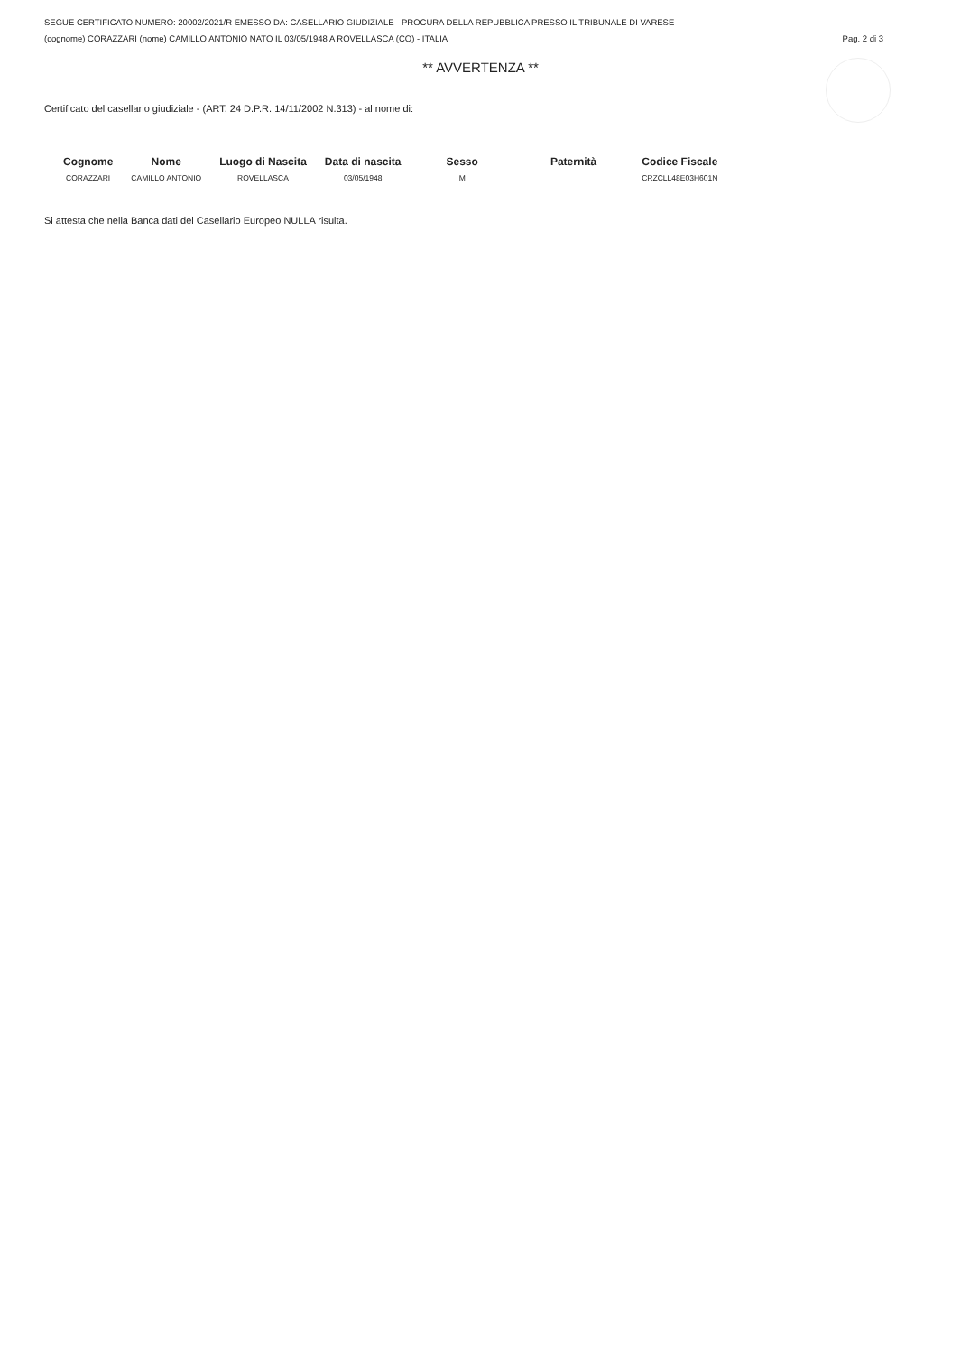SEGUE CERTIFICATO NUMERO: 20002/2021/R EMESSO DA: CASELLARIO GIUDIZIALE - PROCURA DELLA REPUBBLICA PRESSO IL TRIBUNALE DI VARESE
(cognome) CORAZZARI (nome) CAMILLO ANTONIO NATO IL 03/05/1948 A ROVELLASCA (CO) - ITALIA Pag. 2 di 3
** AVVERTENZA **
Certificato del casellario giudiziale - (ART. 24 D.P.R. 14/11/2002 N.313) - al nome di:
| Cognome | Nome | Luogo di Nascita | Data di nascita | Sesso | Paternità | Codice Fiscale |
| --- | --- | --- | --- | --- | --- | --- |
| CORAZZARI | CAMILLO ANTONIO | ROVELLASCA | 03/05/1948 | M | | CRZCLL48E03H601N |
Si attesta che nella Banca dati del Casellario Europeo NULLA risulta.